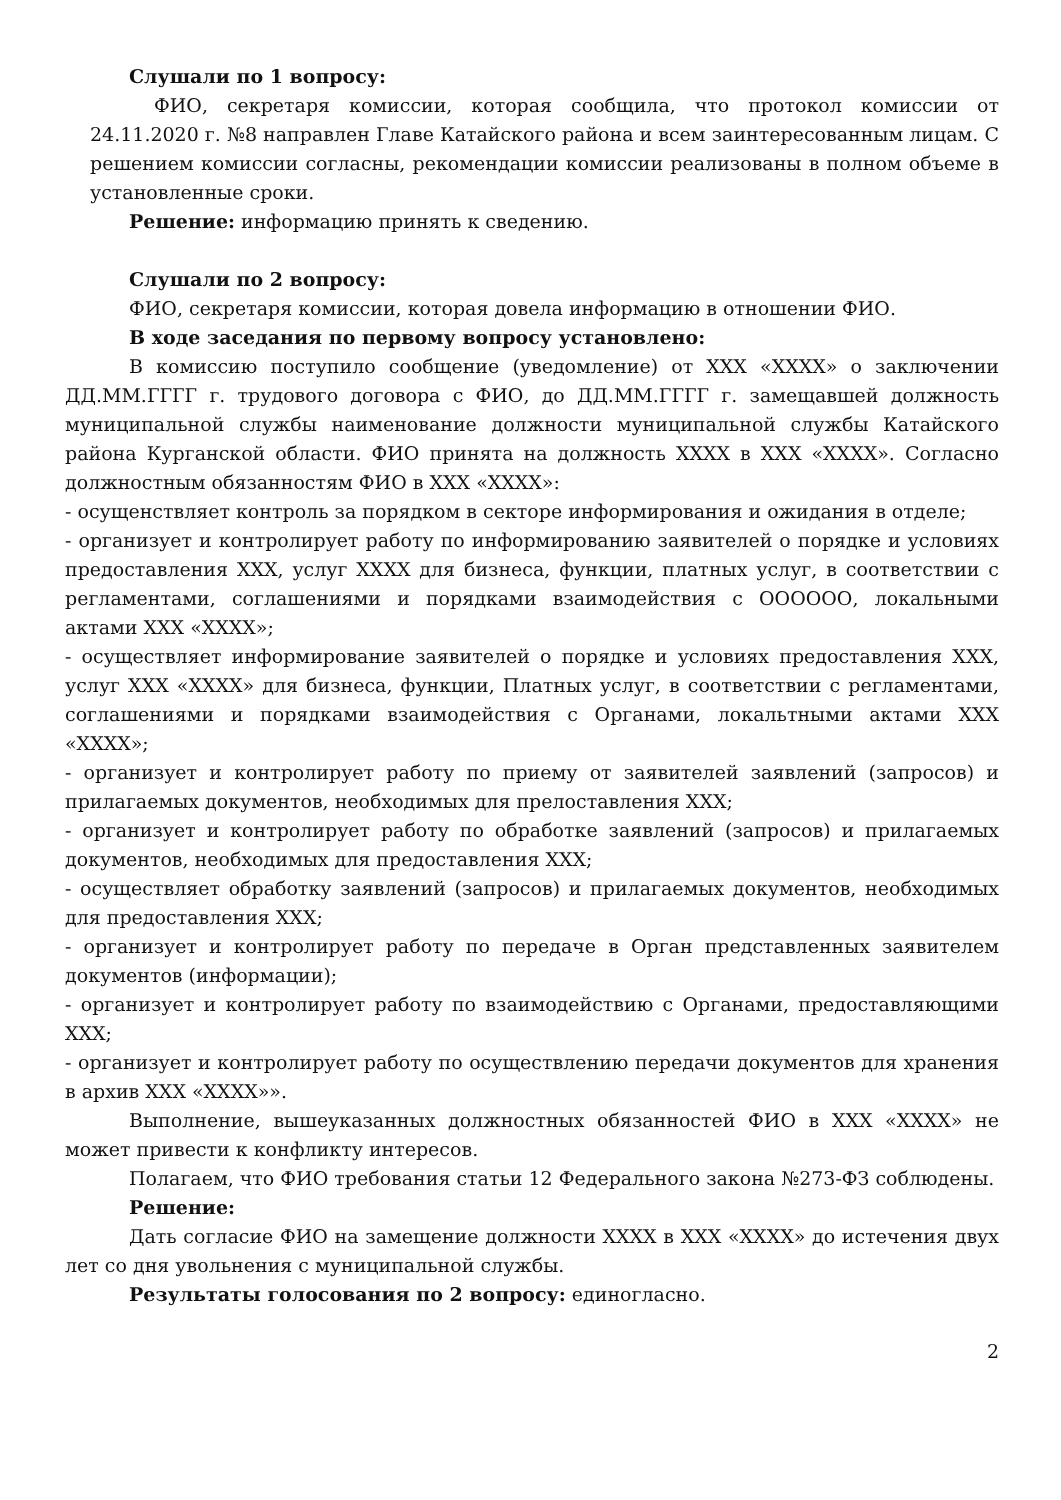Слушали по 1 вопросу:
ФИО, секретаря комиссии, которая сообщила, что протокол комиссии от 24.11.2020 г. №8 направлен Главе Катайского района и всем заинтересованным лицам. С решением комиссии согласны, рекомендации комиссии реализованы в полном объеме в установленные сроки.
Решение: информацию принять к сведению.
Слушали по 2 вопросу:
ФИО, секретаря комиссии, которая довела информацию в отношении ФИО.
В ходе заседания по первому вопросу установлено:
В комиссию поступило сообщение (уведомление) от ХХХ «ХХХХ» о заключении ДД.ММ.ГГГГ г. трудового договора с ФИО, до ДД.ММ.ГГГГ г. замещавшей должность муниципальной службы наименование должности муниципальной службы Катайского района Курганской области. ФИО принята на должность ХХХХ в ХХХ «ХХХХ». Согласно должностным обязанностям ФИО в ХХХ «ХХХХ»:
- осущенствляет контроль за порядком в секторе информирования и ожидания в отделе;
- организует и контролирует работу по информированию заявителей о порядке и условиях предоставления ХХХ, услуг ХХХХ для бизнеса, функции, платных услуг, в соответствии с регламентами, соглашениями и порядками взаимодействия с ОООООО, локальными актами ХХХ «ХХХХ»;
- осуществляет информирование заявителей о порядке и условиях предоставления ХХХ, услуг ХХХ «ХХХХ» для бизнеса, функции, Платных услуг, в соответствии с регламентами, соглашениями и порядками взаимодействия с Органами, локальтными актами ХХХ «ХХХХ»;
- организует и контролирует работу по приему от заявителей заявлений (запросов) и прилагаемых документов, необходимых для прелоставления ХХХ;
- организует и контролирует работу по обработке заявлений (запросов) и прилагаемых документов, необходимых для предоставления ХХХ;
- осуществляет обработку заявлений (запросов) и прилагаемых документов, необходимых для предоставления ХХХ;
- организует и контролирует работу по передаче в Орган представленных заявителем документов (информации);
- организует и контролирует работу по взаимодействию с Органами, предоставляющими ХХХ;
- организует и контролирует работу по осуществлению передачи документов для хранения в архив ХХХ «ХХХХ»».
Выполнение, вышеуказанных должностных обязанностей ФИО в ХХХ «ХХХХ» не может привести к конфликту интересов.
Полагаем, что ФИО требования статьи 12 Федерального закона №273-ФЗ соблюдены.
Решение:
Дать согласие ФИО на замещение должности ХХХХ в ХХХ «ХХХХ» до истечения двух лет со дня увольнения с муниципальной службы.
Результаты голосования по 2 вопросу: единогласно.
2